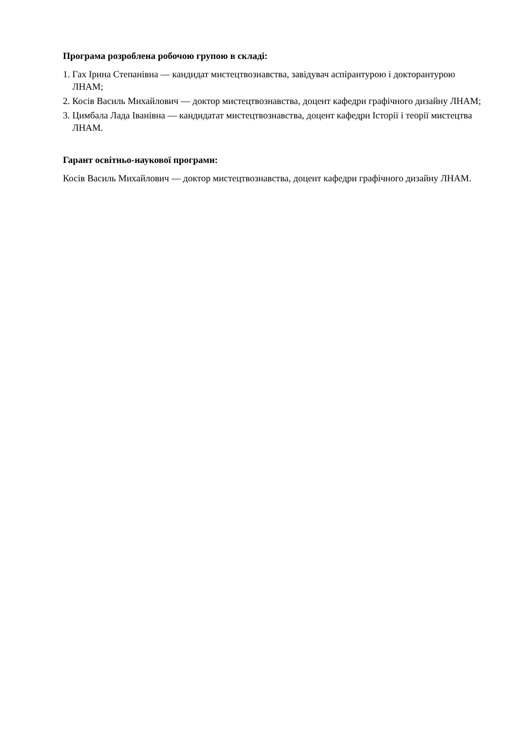Програма розроблена робочою групою в складі:
1. Гах Ірина Степанівна — кандидат мистецтвознавства, завідувач аспірантурою і докторантурою ЛНАМ;
2. Косів Василь Михайлович — доктор мистецтвознавства, доцент кафедри графічного дизайну ЛНАМ;
3. Цимбала Лада Іванівна — кандидатат мистецтвознавства, доцент кафедри Історії і теорії мистецтва ЛНАМ.
Гарант освітньо-наукової програми:
Косів Василь Михайлович — доктор мистецтвознавства, доцент кафедри графічного дизайну ЛНАМ.